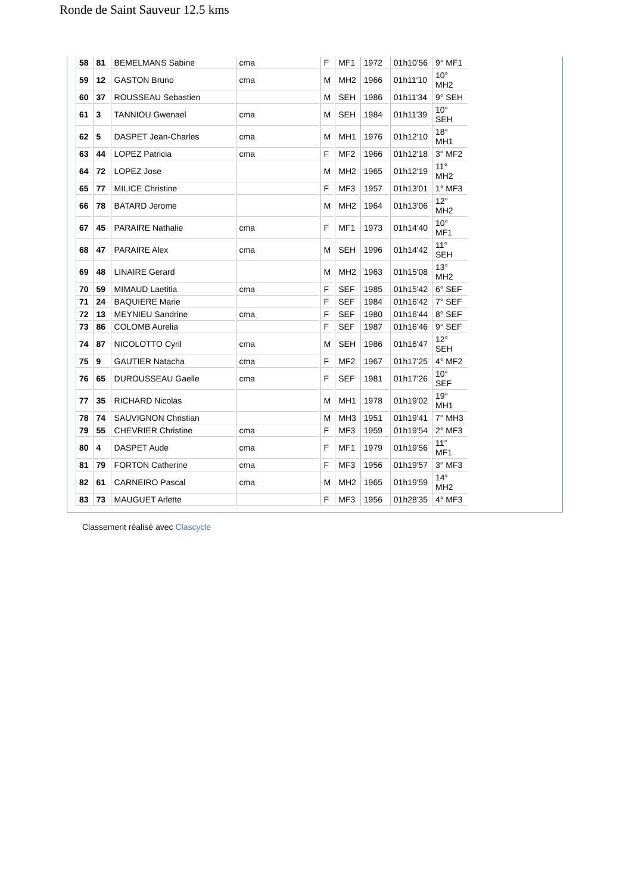Ronde de Saint Sauveur 12.5 kms
| 58 | 81 | BEMELMANS Sabine | cma | F | MF1 | 1972 | 01h10'56 | 9° MF1 |
| 59 | 12 | GASTON Bruno | cma | M | MH2 | 1966 | 01h11'10 | 10° MH2 |
| 60 | 37 | ROUSSEAU Sebastien | | M | SEH | 1986 | 01h11'34 | 9° SEH |
| 61 | 3 | TANNIOU Gwenael | cma | M | SEH | 1984 | 01h11'39 | 10° SEH |
| 62 | 5 | DASPET Jean-Charles | cma | M | MH1 | 1976 | 01h12'10 | 18° MH1 |
| 63 | 44 | LOPEZ Patricia | cma | F | MF2 | 1966 | 01h12'18 | 3° MF2 |
| 64 | 72 | LOPEZ Jose | | M | MH2 | 1965 | 01h12'19 | 11° MH2 |
| 65 | 77 | MILICE Christine | | F | MF3 | 1957 | 01h13'01 | 1° MF3 |
| 66 | 78 | BATARD Jerome | | M | MH2 | 1964 | 01h13'06 | 12° MH2 |
| 67 | 45 | PARAIRE Nathalie | cma | F | MF1 | 1973 | 01h14'40 | 10° MF1 |
| 68 | 47 | PARAIRE Alex | cma | M | SEH | 1996 | 01h14'42 | 11° SEH |
| 69 | 48 | LINAIRE Gerard | | M | MH2 | 1963 | 01h15'08 | 13° MH2 |
| 70 | 59 | MIMAUD Laetitia | cma | F | SEF | 1985 | 01h15'42 | 6° SEF |
| 71 | 24 | BAQUIERE Marie | | F | SEF | 1984 | 01h16'42 | 7° SEF |
| 72 | 13 | MEYNIEU Sandrine | cma | F | SEF | 1980 | 01h16'44 | 8° SEF |
| 73 | 86 | COLOMB Aurelia | | F | SEF | 1987 | 01h16'46 | 9° SEF |
| 74 | 87 | NICOLOTTO Cyril | cma | M | SEH | 1986 | 01h16'47 | 12° SEH |
| 75 | 9 | GAUTIER Natacha | cma | F | MF2 | 1967 | 01h17'25 | 4° MF2 |
| 76 | 65 | DUROUSSEAU Gaelle | cma | F | SEF | 1981 | 01h17'26 | 10° SEF |
| 77 | 35 | RICHARD Nicolas | | M | MH1 | 1978 | 01h19'02 | 19° MH1 |
| 78 | 74 | SAUVIGNON Christian | | M | MH3 | 1951 | 01h19'41 | 7° MH3 |
| 79 | 55 | CHEVRIER Christine | cma | F | MF3 | 1959 | 01h19'54 | 2° MF3 |
| 80 | 4 | DASPET Aude | cma | F | MF1 | 1979 | 01h19'56 | 11° MF1 |
| 81 | 79 | FORTON Catherine | cma | F | MF3 | 1956 | 01h19'57 | 3° MF3 |
| 82 | 61 | CARNEIRO Pascal | cma | M | MH2 | 1965 | 01h19'59 | 14° MH2 |
| 83 | 73 | MAUGUET Arlette | | F | MF3 | 1956 | 01h28'35 | 4° MF3 |
Classement réalisé avec Clascycle